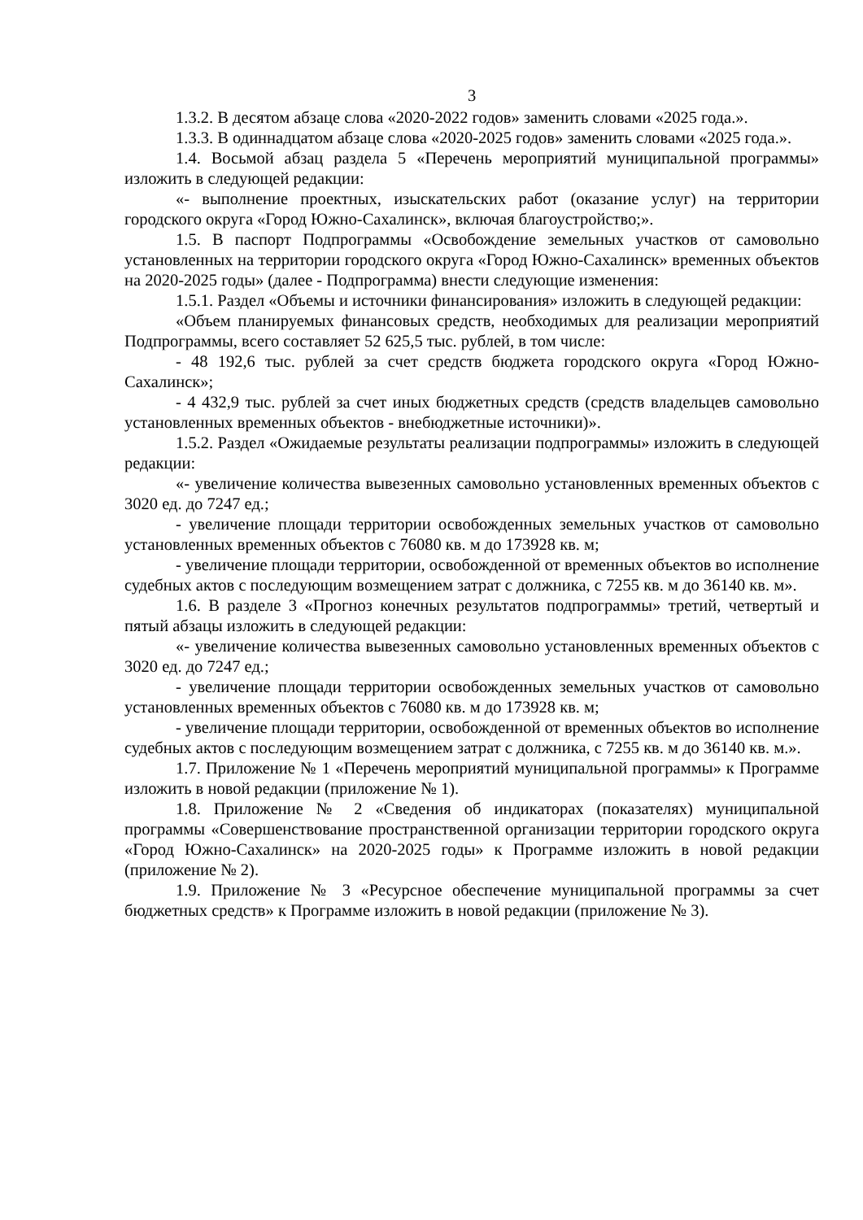3
1.3.2. В десятом абзаце слова «2020-2022 годов» заменить словами «2025 года.».
1.3.3. В одиннадцатом абзаце слова «2020-2025 годов» заменить словами «2025 года.».
1.4. Восьмой абзац раздела 5 «Перечень мероприятий муниципальной программы» изложить в следующей редакции:
«- выполнение проектных, изыскательских работ (оказание услуг) на территории городского округа «Город Южно-Сахалинск», включая благоустройство;».
1.5. В паспорт Подпрограммы «Освобождение земельных участков от самовольно установленных на территории городского округа «Город Южно-Сахалинск» временных объектов на 2020-2025 годы» (далее - Подпрограмма) внести следующие изменения:
1.5.1. Раздел «Объемы и источники финансирования» изложить в следующей редакции:
«Объем планируемых финансовых средств, необходимых для реализации мероприятий Подпрограммы, всего составляет 52 625,5 тыс. рублей, в том числе:
- 48 192,6 тыс. рублей за счет средств бюджета городского округа «Город Южно-Сахалинск»;
- 4 432,9 тыс. рублей за счет иных бюджетных средств (средств владельцев самовольно установленных временных объектов - внебюджетные источники)».
1.5.2. Раздел «Ожидаемые результаты реализации подпрограммы» изложить в следующей редакции:
«- увеличение количества вывезенных самовольно установленных временных объектов с 3020 ед. до 7247 ед.;
- увеличение площади территории освобожденных земельных участков от самовольно установленных временных объектов с 76080 кв. м до 173928 кв. м;
- увеличение площади территории, освобожденной от временных объектов во исполнение судебных актов с последующим возмещением затрат с должника, с 7255 кв. м до 36140 кв. м».
1.6. В разделе 3 «Прогноз конечных результатов подпрограммы» третий, четвертый и пятый абзацы изложить в следующей редакции:
«- увеличение количества вывезенных самовольно установленных временных объектов с 3020 ед. до 7247 ед.;
- увеличение площади территории освобожденных земельных участков от самовольно установленных временных объектов с 76080 кв. м до 173928 кв. м;
- увеличение площади территории, освобожденной от временных объектов во исполнение судебных актов с последующим возмещением затрат с должника, с 7255 кв. м до 36140 кв. м.».
1.7. Приложение № 1 «Перечень мероприятий муниципальной программы» к Программе изложить в новой редакции (приложение № 1).
1.8. Приложение № 2 «Сведения об индикаторах (показателях) муниципальной программы «Совершенствование пространственной организации территории городского округа «Город Южно-Сахалинск» на 2020-2025 годы» к Программе изложить в новой редакции (приложение № 2).
1.9. Приложение № 3 «Ресурсное обеспечение муниципальной программы за счет бюджетных средств» к Программе изложить в новой редакции (приложение № 3).